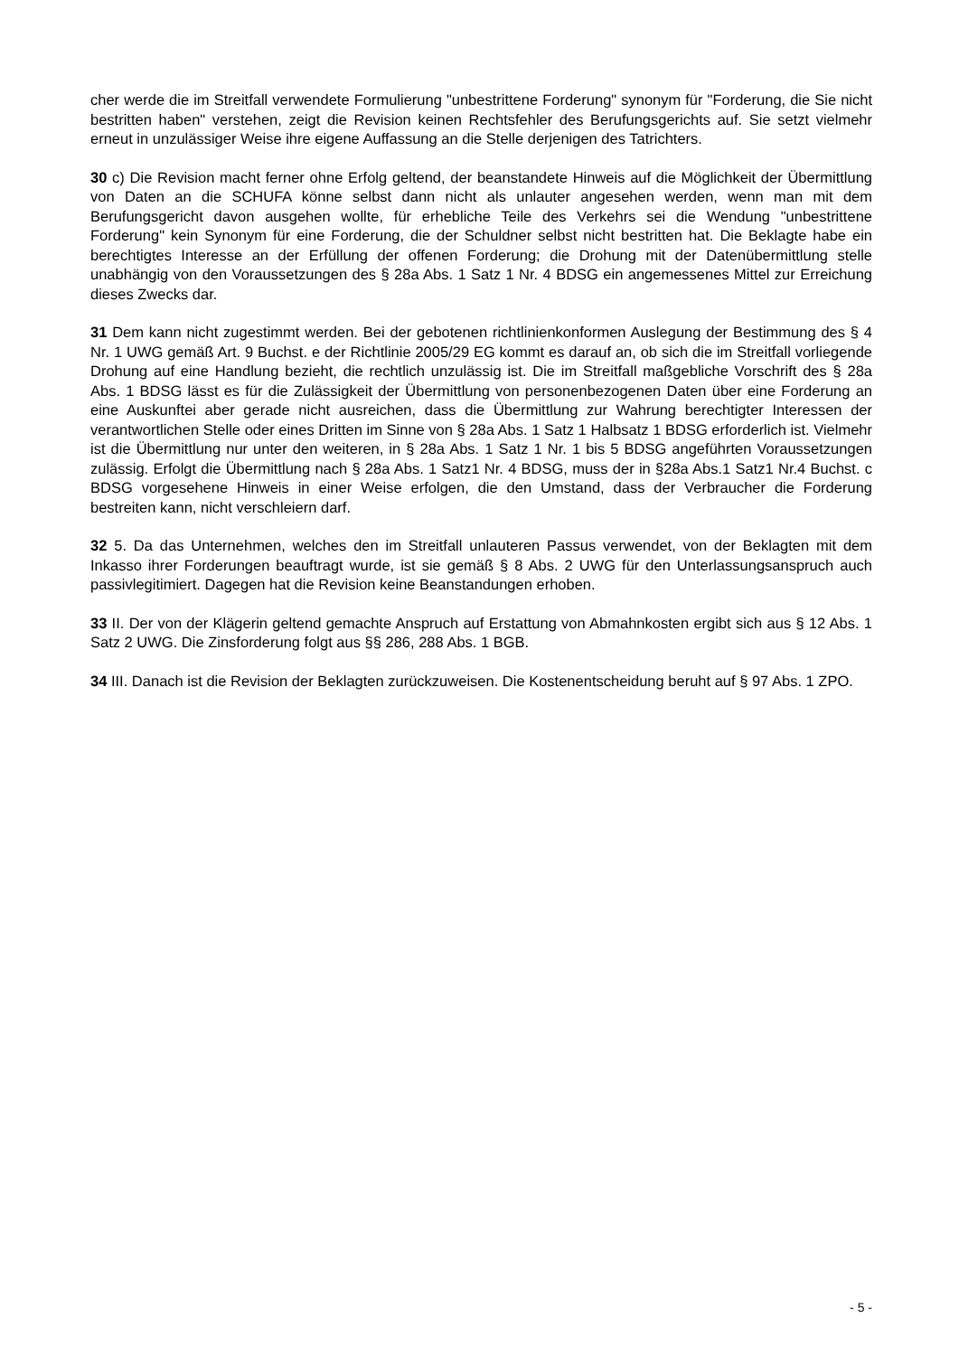cher werde die im Streitfall verwendete Formulierung "unbestrittene Forderung" synonym für "Forderung, die Sie nicht bestritten haben" verstehen, zeigt die Revision keinen Rechtsfehler des Berufungsgerichts auf. Sie setzt vielmehr erneut in unzulässiger Weise ihre eigene Auffassung an die Stelle derjenigen des Tatrichters.
30 c) Die Revision macht ferner ohne Erfolg geltend, der beanstandete Hinweis auf die Möglichkeit der Übermittlung von Daten an die SCHUFA könne selbst dann nicht als unlauter angesehen werden, wenn man mit dem Berufungsgericht davon ausgehen wollte, für erhebliche Teile des Verkehrs sei die Wendung "unbestrittene Forderung" kein Synonym für eine Forderung, die der Schuldner selbst nicht bestritten hat. Die Beklagte habe ein berechtigtes Interesse an der Erfüllung der offenen Forderung; die Drohung mit der Datenübermittlung stelle unabhängig von den Voraussetzungen des § 28a Abs. 1 Satz 1 Nr. 4 BDSG ein angemessenes Mittel zur Erreichung dieses Zwecks dar.
31 Dem kann nicht zugestimmt werden. Bei der gebotenen richtlinienkonformen Auslegung der Bestimmung des § 4 Nr. 1 UWG gemäß Art. 9 Buchst. e der Richtlinie 2005/29 EG kommt es darauf an, ob sich die im Streitfall vorliegende Drohung auf eine Handlung bezieht, die rechtlich unzulässig ist. Die im Streitfall maßgebliche Vorschrift des § 28a Abs. 1 BDSG lässt es für die Zulässigkeit der Übermittlung von personenbezogenen Daten über eine Forderung an eine Auskunftei aber gerade nicht ausreichen, dass die Übermittlung zur Wahrung berechtigter Interessen der verantwortlichen Stelle oder eines Dritten im Sinne von § 28a Abs. 1 Satz 1 Halbsatz 1 BDSG erforderlich ist. Vielmehr ist die Übermittlung nur unter den weiteren, in § 28a Abs. 1 Satz 1 Nr. 1 bis 5 BDSG angeführten Voraussetzungen zulässig. Erfolgt die Übermittlung nach § 28a Abs. 1 Satz1 Nr. 4 BDSG, muss der in §28a Abs.1 Satz1 Nr.4 Buchst. c BDSG vorgesehene Hinweis in einer Weise erfolgen, die den Umstand, dass der Verbraucher die Forderung bestreiten kann, nicht verschleiern darf.
32 5. Da das Unternehmen, welches den im Streitfall unlauteren Passus verwendet, von der Beklagten mit dem Inkasso ihrer Forderungen beauftragt wurde, ist sie gemäß § 8 Abs. 2 UWG für den Unterlassungsanspruch auch passivlegitimiert. Dagegen hat die Revision keine Beanstandungen erhoben.
33 II. Der von der Klägerin geltend gemachte Anspruch auf Erstattung von Abmahnkosten ergibt sich aus § 12 Abs. 1 Satz 2 UWG. Die Zinsforderung folgt aus §§ 286, 288 Abs. 1 BGB.
34 III. Danach ist die Revision der Beklagten zurückzuweisen. Die Kostenentscheidung beruht auf § 97 Abs. 1 ZPO.
- 5 -